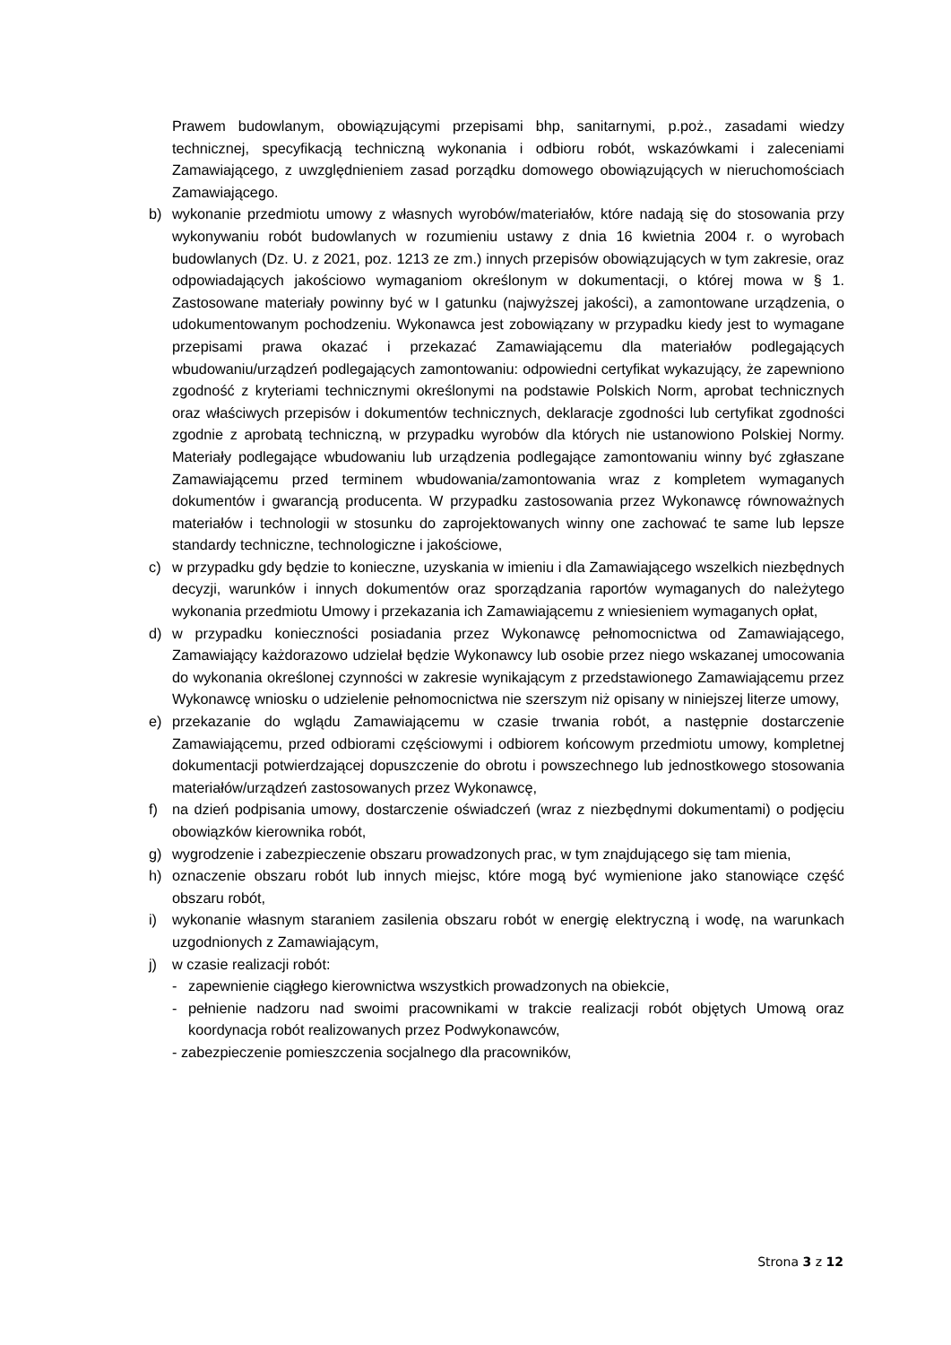Prawem budowlanym, obowiązującymi przepisami bhp, sanitarnymi, p.poż., zasadami wiedzy technicznej, specyfikacją techniczną wykonania i odbioru robót, wskazówkami i zaleceniami Zamawiającego, z uwzględnieniem zasad porządku domowego obowiązujących w nieruchomościach Zamawiającego.
b) wykonanie przedmiotu umowy z własnych wyrobów/materiałów, które nadają się do stosowania przy wykonywaniu robót budowlanych w rozumieniu ustawy z dnia 16 kwietnia 2004 r. o wyrobach budowlanych (Dz. U. z 2021, poz. 1213 ze zm.) innych przepisów obowiązujących w tym zakresie, oraz odpowiadających jakościowo wymaganiom określonym w dokumentacji, o której mowa w § 1. Zastosowane materiały powinny być w I gatunku (najwyższej jakości), a zamontowane urządzenia, o udokumentowanym pochodzeniu. Wykonawca jest zobowiązany w przypadku kiedy jest to wymagane przepisami prawa okazać i przekazać Zamawiającemu dla materiałów podlegających wbudowaniu/urządzeń podlegających zamontowaniu: odpowiedni certyfikat wykazujący, że zapewniono zgodność z kryteriami technicznymi określonymi na podstawie Polskich Norm, aprobat technicznych oraz właściwych przepisów i dokumentów technicznych, deklaracje zgodności lub certyfikat zgodności zgodnie z aprobatą techniczną, w przypadku wyrobów dla których nie ustanowiono Polskiej Normy. Materiały podlegające wbudowaniu lub urządzenia podlegające zamontowaniu winny być zgłaszane Zamawiającemu przed terminem wbudowania/zamontowania wraz z kompletem wymaganych dokumentów i gwarancją producenta. W przypadku zastosowania przez Wykonawcę równoważnych materiałów i technologii w stosunku do zaprojektowanych winny one zachować te same lub lepsze standardy techniczne, technologiczne i jakościowe,
c) w przypadku gdy będzie to konieczne, uzyskania w imieniu i dla Zamawiającego wszelkich niezbędnych decyzji, warunków i innych dokumentów oraz sporządzania raportów wymaganych do należytego wykonania przedmiotu Umowy i przekazania ich Zamawiającemu z wniesieniem wymaganych opłat,
d) w przypadku konieczności posiadania przez Wykonawcę pełnomocnictwa od Zamawiającego, Zamawiający każdorazowo udzielał będzie Wykonawcy lub osobie przez niego wskazanej umocowania do wykonania określonej czynności w zakresie wynikającym z przedstawionego Zamawiającemu przez Wykonawcę wniosku o udzielenie pełnomocnictwa nie szerszym niż opisany w niniejszej literze umowy,
e) przekazanie do wglądu Zamawiającemu w czasie trwania robót, a następnie dostarczenie Zamawiającemu, przed odbiorami częściowymi i odbiorem końcowym przedmiotu umowy, kompletnej dokumentacji potwierdzającej dopuszczenie do obrotu i powszechnego lub jednostkowego stosowania materiałów/urządzeń zastosowanych przez Wykonawcę,
f) na dzień podpisania umowy, dostarczenie oświadczeń (wraz z niezbędnymi dokumentami) o podjęciu obowiązków kierownika robót,
g) wygrodzenie i zabezpieczenie obszaru prowadzonych prac, w tym znajdującego się tam mienia,
h) oznaczenie obszaru robót lub innych miejsc, które mogą być wymienione jako stanowiące część obszaru robót,
i) wykonanie własnym staraniem zasilenia obszaru robót w energię elektryczną i wodę, na warunkach uzgodnionych z Zamawiającym,
j) w czasie realizacji robót:
- zapewnienie ciągłego kierownictwa wszystkich prowadzonych na obiekcie,
- pełnienie nadzoru nad swoimi pracownikami w trakcie realizacji robót objętych Umową oraz koordynacja robót realizowanych przez Podwykonawców,
- zabezpieczenie pomieszczenia socjalnego dla pracowników,
Strona 3 z 12